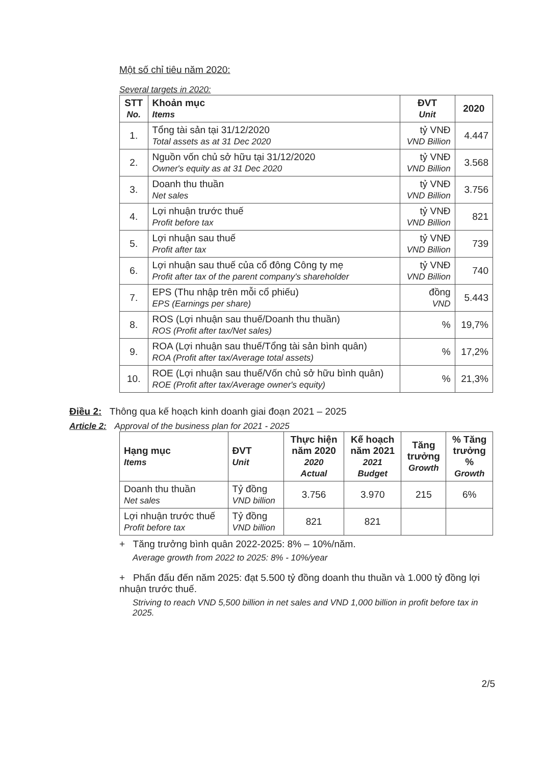Một số chỉ tiêu năm 2020:
Several targets in 2020:
| STT No. | Khoản mục Items | ĐVT Unit | 2020 |
| --- | --- | --- | --- |
| 1. | Tổng tài sản tại 31/12/2020 Total assets as at 31 Dec 2020 | tỷ VNĐ VND Billion | 4.447 |
| 2. | Nguồn vốn chủ sở hữu tại 31/12/2020 Owner's equity as at 31 Dec 2020 | tỷ VNĐ VND Billion | 3.568 |
| 3. | Doanh thu thuần Net sales | tỷ VNĐ VND Billion | 3.756 |
| 4. | Lợi nhuận trước thuế Profit before tax | tỷ VNĐ VND Billion | 821 |
| 5. | Lợi nhuận sau thuế Profit after tax | tỷ VNĐ VND Billion | 739 |
| 6. | Lợi nhuận sau thuế của cổ đông Công ty mẹ Profit after tax of the parent company's shareholder | tỷ VNĐ VND Billion | 740 |
| 7. | EPS (Thu nhập trên mỗi cổ phiếu) EPS (Earnings per share) | đồng VND | 5.443 |
| 8. | ROS (Lợi nhuận sau thuế/Doanh thu thuần) ROS (Profit after tax/Net sales) | % | 19,7% |
| 9. | ROA (Lợi nhuận sau thuế/Tổng tài sản bình quân) ROA (Profit after tax/Average total assets) | % | 17,2% |
| 10. | ROE (Lợi nhuận sau thuế/Vốn chủ sở hữu bình quân) ROE (Profit after tax/Average owner's equity) | % | 21,3% |
Điều 2: Thông qua kế hoạch kinh doanh giai đoạn 2021 – 2025
Article 2: Approval of the business plan for 2021 - 2025
| Hạng mục Items | ĐVT Unit | Thực hiện năm 2020 2020 Actual | Kế hoạch năm 2021 2021 Budget | Tăng trưởng Growth | % Tăng trưởng % Growth |
| --- | --- | --- | --- | --- | --- |
| Doanh thu thuần Net sales | Tỷ đồng VND billion | 3.756 | 3.970 | 215 | 6% |
| Lợi nhuận trước thuế Profit before tax | Tỷ đồng VND billion | 821 | 821 | | |
+ Tăng trưởng bình quân 2022-2025: 8% – 10%/năm.
Average growth from 2022 to 2025: 8% - 10%/year
+ Phấn đấu đến năm 2025: đạt 5.500 tỷ đồng doanh thu thuần và 1.000 tỷ đồng lợi nhuận trước thuế.
Striving to reach VND 5,500 billion in net sales and VND 1,000 billion in profit before tax in 2025.
2/5